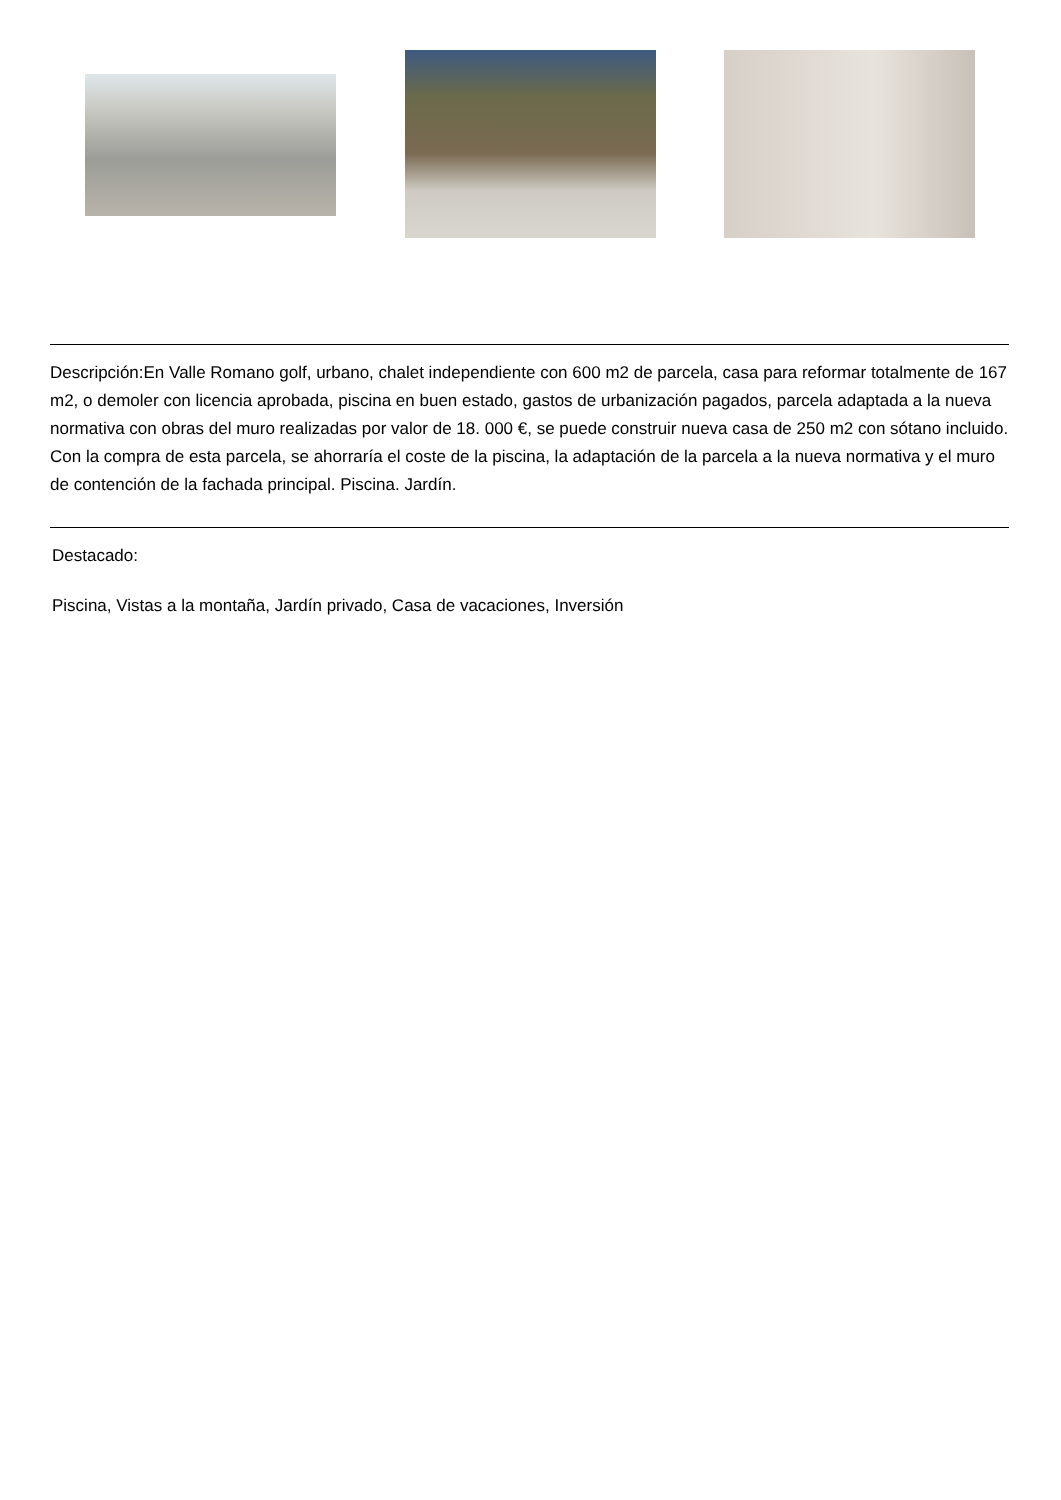Descripción:En Valle Romano golf, urbano, chalet independiente con 600 m2 de parcela, casa para reformar totalmente de 167 m2, o demoler con licencia aprobada, piscina en buen estado, gastos de urbanización pagados, parcela adaptada a la nueva normativa con obras del muro realizadas por valor de 18. 000 €, se puede construir nueva casa de 250 m2 con sótano incluido. Con la compra de esta parcela, se ahorraría el coste de la piscina, la adaptación de la parcela a la nueva normativa y el muro de contención de la fachada principal. Piscina. Jardín.
Destacado:
Piscina, Vistas a la montaña, Jardín privado, Casa de vacaciones, Inversión